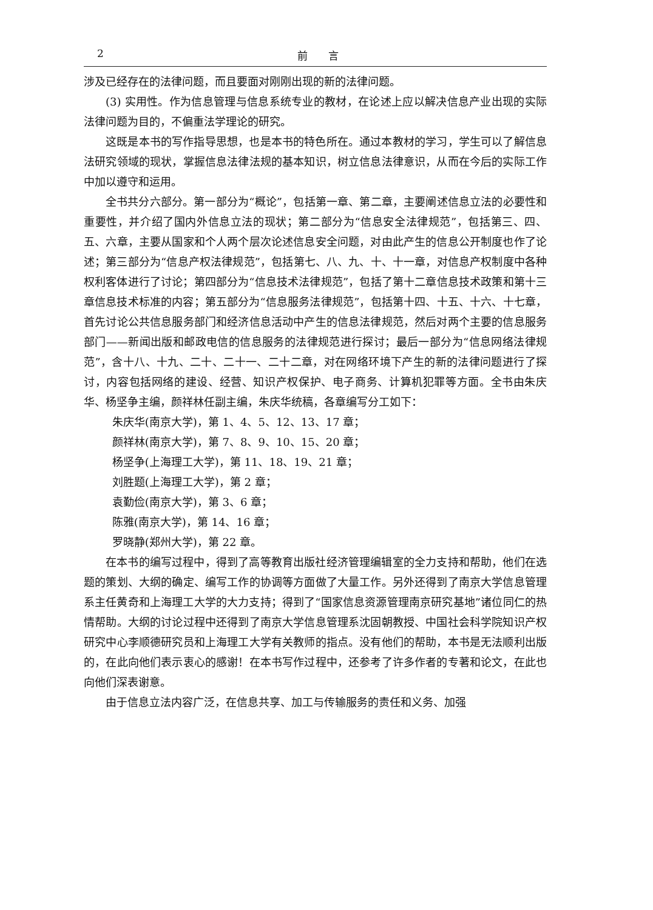2 前　　言
涉及已经存在的法律问题，而且要面对刚刚出现的新的法律问题。
(3) 实用性。作为信息管理与信息系统专业的教材，在论述上应以解决信息产业出现的实际法律问题为目的，不偏重法学理论的研究。
这既是本书的写作指导思想，也是本书的特色所在。通过本教材的学习，学生可以了解信息法研究领域的现状，掌握信息法律法规的基本知识，树立信息法律意识，从而在今后的实际工作中加以遵守和运用。
全书共分六部分。第一部分为“概论”，包括第一章、第二章，主要阐述信息立法的必要性和重要性，并介绍了国内外信息立法的现状；第二部分为“信息安全法律规范”，包括第三、四、五、六章，主要从国家和个人两个层次论述信息安全问题，对由此产生的信息公开制度也作了论述；第三部分为“信息产权法律规范”，包括第七、八、九、十、十一章，对信息产权制度中各种权利客体进行了讨论；第四部分为“信息技术法律规范”，包括了第十二章信息技术政策和第十三章信息技术标准的内容；第五部分为“信息服务法律规范”，包括第十四、十五、十六、十七章，首先讨论公共信息服务部门和经济信息活动中产生的信息法律规范，然后对两个主要的信息服务部门——新闻出版和邮政电信的信息服务的法律规范进行探讨；最后一部分为“信息网络法律规范”，含十八、十九、二十、二十一、二十二章，对在网络环境下产生的新的法律问题进行了探讨，内容包括网络的建设、经营、知识产权保护、电子商务、计算机犯罪等方面。全书由朱庆华、杨坚争主编，颜祥林任副主编，朱庆华统稿，各章编写分工如下：
朱庆华(南京大学)，第 1、4、5、12、13、17 章；
颜祥林(南京大学)，第 7、8、9、10、15、20 章；
杨坚争(上海理工大学)，第 11、18、19、21 章；
刘胜题(上海理工大学)，第 2 章；
袁勤俭(南京大学)，第 3、6 章；
陈雅(南京大学)，第 14、16 章；
罗晓静(郑州大学)，第 22 章。
在本书的编写过程中，得到了高等教育出版社经济管理编辑室的全力支持和帮助，他们在选题的策划、大纲的确定、编写工作的协调等方面做了大量工作。另外还得到了南京大学信息管理系主任黄奇和上海理工大学的大力支持；得到了“国家信息资源管理南京研究基地”诸位同仁的热情帮助。大纲的讨论过程中还得到了南京大学信息管理系沈固朝教授、中国社会科学院知识产权研究中心李顺德研究员和上海理工大学有关教师的指点。没有他们的帮助，本书是无法顺利出版的，在此向他们表示衷心的感谢！在本书写作过程中，还参考了许多作者的专著和论文，在此也向他们深表谢意。
由于信息立法内容广泛，在信息共享、加工与传输服务的责任和义务、加强